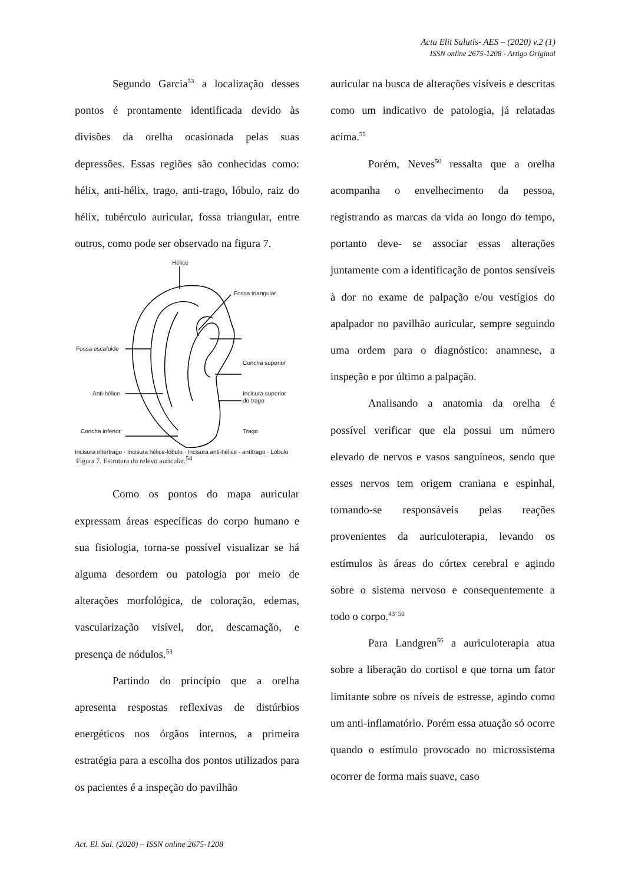Acta Elit Salutis- AES – (2020) v.2 (1)
ISSN online 2675-1208 - Artigo Original
Segundo Garcia<sup>53</sup> a localização desses pontos é prontamente identificada devido às divisões da orelha ocasionada pelas suas depressões. Essas regiões são conhecidas como: hélix, anti-hélix, trago, anti-trago, lóbulo, raiz do hélix, tubérculo auricular, fossa triangular, entre outros, como pode ser observado na figura 7.
Hélice
Fossa triangular
Fossa escafoide
Concha superior
Anti-hélice
Incisura superior
do trago
Concha inferior Trago
Incisura intertrago · Incisura hélice-lóbulo · Incisura anti-hélice - antítrago · Lóbulo
Figura 7. Estrutura do relevo auricular.<sup>54</sup>
Como os pontos do mapa auricular expressam áreas específicas do corpo humano e sua fisiologia, torna-se possível visualizar se há alguma desordem ou patologia por meio de alterações morfológica, de coloração, edemas, vascularização visível, dor, descamação, e presença de nódulos.<sup>53</sup>
Partindo do princípio que a orelha apresenta respostas reflexivas de distúrbios energéticos nos órgãos internos, a primeira estratégia para a escolha dos pontos utilizados para os pacientes é a inspeção do pavilhão
auricular na busca de alterações visíveis e descritas como um indicativo de patologia, já relatadas acima.<sup>55</sup>
Porém, Neves<sup>50</sup> ressalta que a orelha acompanha o envelhecimento da pessoa, registrando as marcas da vida ao longo do tempo, portanto deve- se associar essas alterações juntamente com a identificação de pontos sensíveis à dor no exame de palpação e/ou vestígios do apalpador no pavilhão auricular, sempre seguindo uma ordem para o diagnóstico: anamnese, a inspeção e por último a palpação.
Analisando a anatomia da orelha é possível verificar que ela possui um número elevado de nervos e vasos sanguíneos, sendo que esses nervos tem origem craniana e espinhal, tornando-se responsáveis pelas reações provenientes da auriculoterapia, levando os estímulos às áreas do córtex cerebral e agindo sobre o sistema nervoso e consequentemente a todo o corpo.<sup>43’ 50</sup>
Para Landgren<sup>56</sup> a auriculoterapia atua sobre a liberação do cortisol e que torna um fator limitante sobre os níveis de estresse, agindo como um anti-inflamatório. Porém essa atuação só ocorre quando o estímulo provocado no microssistema ocorrer de forma mais suave, caso
Act. El. Sal. (2020) – ISSN online 2675-1208